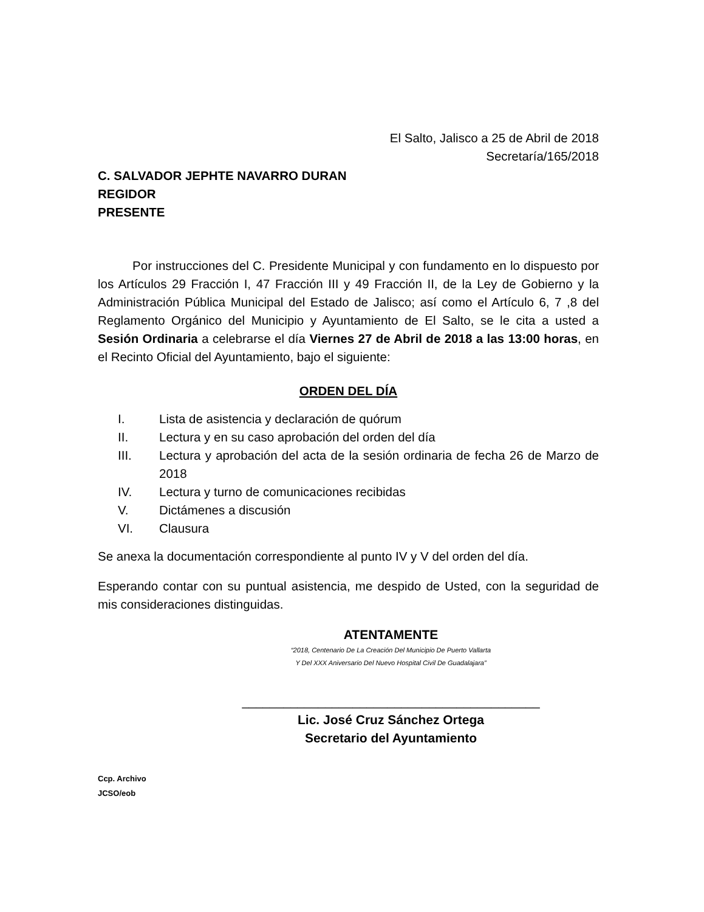El Salto, Jalisco a 25 de Abril de 2018
Secretaría/165/2018
C. SALVADOR JEPHTE NAVARRO DURAN
REGIDOR
PRESENTE
Por instrucciones del C. Presidente Municipal y con fundamento en lo dispuesto por los Artículos 29 Fracción I, 47 Fracción III y 49 Fracción II, de la Ley de Gobierno y la Administración Pública Municipal del Estado de Jalisco; así como el Artículo 6, 7 ,8 del Reglamento Orgánico del Municipio y Ayuntamiento de El Salto, se le cita a usted a Sesión Ordinaria a celebrarse el día Viernes 27 de Abril de 2018 a las 13:00 horas, en el Recinto Oficial del Ayuntamiento, bajo el siguiente:
ORDEN DEL DÍA
I. Lista de asistencia y declaración de quórum
II. Lectura y en su caso aprobación del orden del día
III. Lectura y aprobación del acta de la sesión ordinaria de fecha 26 de Marzo de 2018
IV. Lectura y turno de comunicaciones recibidas
V. Dictámenes a discusión
VI. Clausura
Se anexa la documentación correspondiente al punto IV y V del orden del día.
Esperando contar con su puntual asistencia, me despido de Usted, con la seguridad de mis consideraciones distinguidas.
ATENTAMENTE
“2018, Centenario De La Creación Del Municipio De Puerto Vallarta
Y Del XXX Aniversario Del Nuevo Hospital Civil De Guadalajara”
___________________________________________
Lic. José Cruz Sánchez Ortega
Secretario del Ayuntamiento
Ccp. Archivo
JCSO/eob